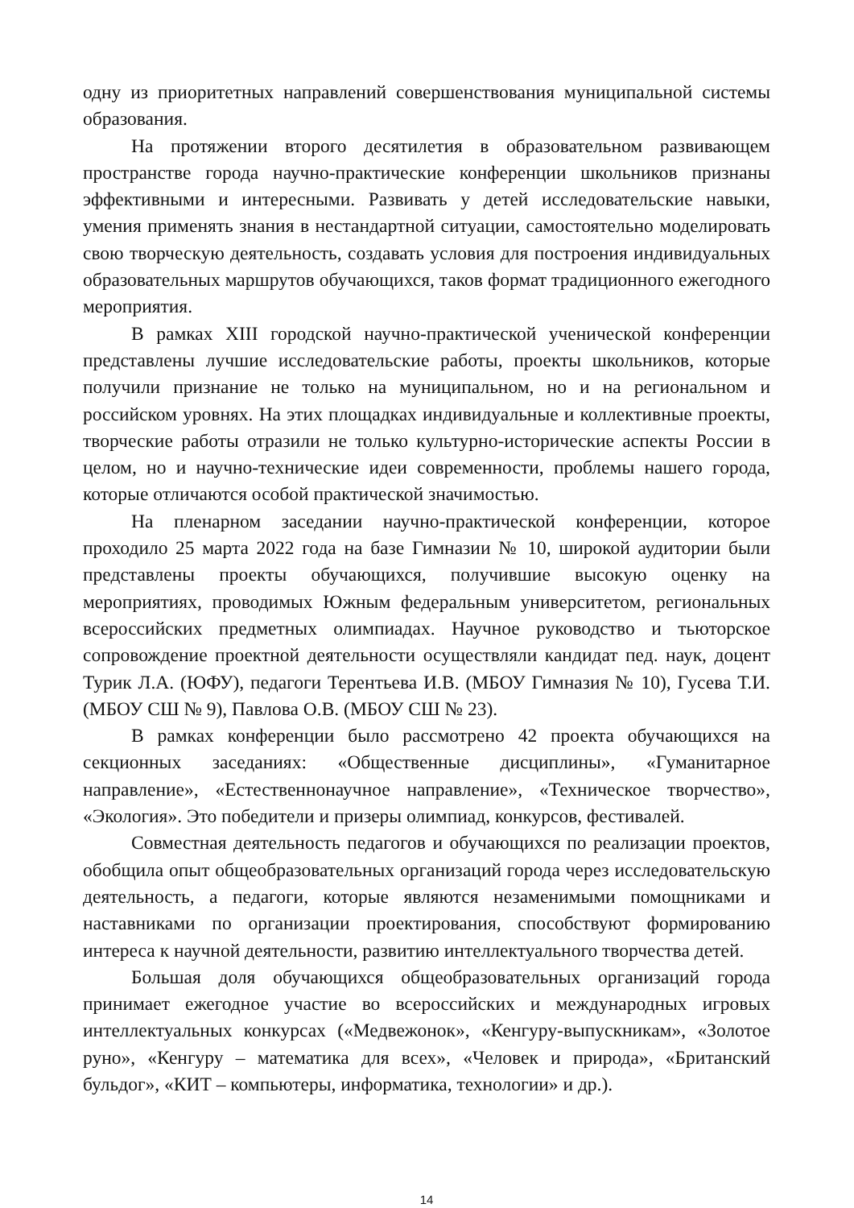одну из приоритетных направлений совершенствования муниципальной системы образования.
На протяжении второго десятилетия в образовательном развивающем пространстве города научно-практические конференции школьников признаны эффективными и интересными. Развивать у детей исследовательские навыки, умения применять знания в нестандартной ситуации, самостоятельно моделировать свою творческую деятельность, создавать условия для построения индивидуальных образовательных маршрутов обучающихся, таков формат традиционного ежегодного мероприятия.
В рамках XIII городской научно-практической ученической конференции представлены лучшие исследовательские работы, проекты школьников, которые получили признание не только на муниципальном, но и на региональном и российском уровнях. На этих площадках индивидуальные и коллективные проекты, творческие работы отразили не только культурно-исторические аспекты России в целом, но и научно-технические идеи современности, проблемы нашего города, которые отличаются особой практической значимостью.
На пленарном заседании научно-практической конференции, которое проходило 25 марта 2022 года на базе Гимназии № 10, широкой аудитории были представлены проекты обучающихся, получившие высокую оценку на мероприятиях, проводимых Южным федеральным университетом, региональных всероссийских предметных олимпиадах. Научное руководство и тьюторское сопровождение проектной деятельности осуществляли кандидат пед. наук, доцент Турик Л.А. (ЮФУ), педагоги Терентьева И.В. (МБОУ Гимназия № 10), Гусева Т.И. (МБОУ СШ № 9), Павлова О.В. (МБОУ СШ № 23).
В рамках конференции было рассмотрено 42 проекта обучающихся на секционных заседаниях: «Общественные дисциплины», «Гуманитарное направление», «Естественнонаучное направление», «Техническое творчество», «Экология». Это победители и призеры олимпиад, конкурсов, фестивалей.
Совместная деятельность педагогов и обучающихся по реализации проектов, обобщила опыт общеобразовательных организаций города через исследовательскую деятельность, а педагоги, которые являются незаменимыми помощниками и наставниками по организации проектирования, способствуют формированию интереса к научной деятельности, развитию интеллектуального творчества детей.
Большая доля обучающихся общеобразовательных организаций города принимает ежегодное участие во всероссийских и международных игровых интеллектуальных конкурсах («Медвежонок», «Кенгуру-выпускникам», «Золотое руно», «Кенгуру – математика для всех», «Человек и природа», «Британский бульдог», «КИТ – компьютеры, информатика, технологии» и др.).
14